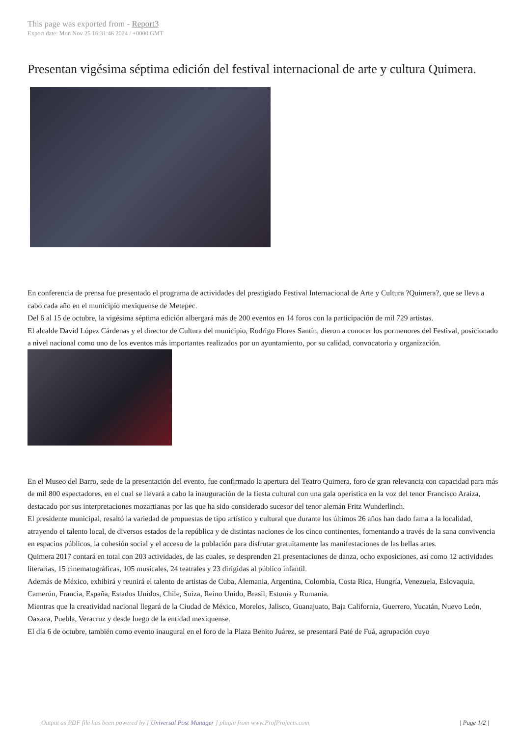This page was exported from - Report3
Export date: Mon Nov 25 16:31:46 2024 / +0000 GMT
Presentan vigésima séptima edición del festival internacional de arte y cultura Quimera.
En conferencia de prensa fue presentado el programa de actividades del prestigiado Festival Internacional de Arte y Cultura ?Quimera?, que se lleva a cabo cada año en el municipio mexiquense de Metepec.
Del 6 al 15 de octubre, la vigésima séptima edición albergará más de 200 eventos en 14 foros con la participación de mil 729 artistas.
El alcalde David López Cárdenas y el director de Cultura del municipio, Rodrigo Flores Santín, dieron a conocer los pormenores del Festival, posicionado a nivel nacional como uno de los eventos más importantes realizados por un ayuntamiento, por su calidad, convocatoria y organización.
En el Museo del Barro, sede de la presentación del evento, fue confirmado la apertura del Teatro Quimera, foro de gran relevancia con capacidad para más de mil 800 espectadores, en el cual se llevará a cabo la inauguración de la fiesta cultural con una gala operística en la voz del tenor Francisco Araiza, destacado por sus interpretaciones mozartianas por las que ha sido considerado sucesor del tenor alemán Fritz Wunderlinch.
El presidente municipal, resaltó la variedad de propuestas de tipo artístico y cultural que durante los últimos 26 años han dado fama a la localidad, atrayendo el talento local, de diversos estados de la república y de distintas naciones de los cinco continentes, fomentando a través de la sana convivencia en espacios públicos, la cohesión social y el acceso de la población para disfrutar gratuitamente las manifestaciones de las bellas artes.
Quimera 2017 contará en total con 203 actividades, de las cuales, se desprenden 21 presentaciones de danza, ocho exposiciones, así como 12 actividades literarias, 15 cinematográficas, 105 musicales, 24 teatrales y 23 dirigidas al público infantil.
Además de México, exhibirá y reunirá el talento de artistas de Cuba, Alemania, Argentina, Colombia, Costa Rica, Hungría, Venezuela, Eslovaquia, Camerún, Francia, España, Estados Unidos, Chile, Suiza, Reino Unido, Brasil, Estonia y Rumania.
Mientras que la creatividad nacional llegará de la Ciudad de México, Morelos, Jalisco, Guanajuato, Baja California, Guerrero, Yucatán, Nuevo León, Oaxaca, Puebla, Veracruz y desde luego de la entidad mexiquense.
El día 6 de octubre, también como evento inaugural en el foro de la Plaza Benito Juárez, se presentará Paté de Fuá, agrupación cuyo
Output as PDF file has been powered by [ Universal Post Manager ] plugin from www.ProfProjects.com | Page 1/2 |